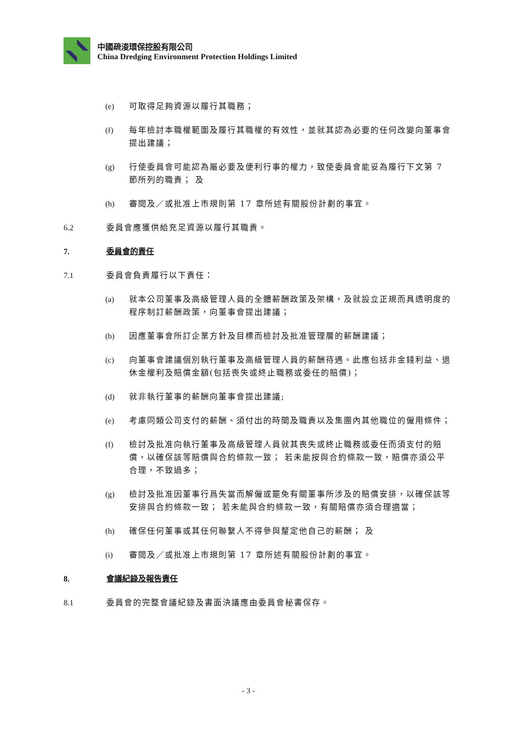中國疏浚環保控股有限公司
China Dredging Environment Protection Holdings Limited
(e) 可取得足夠資源以履行其職務；
(f) 每年檢討本職權範圍及履行其職權的有效性，並就其認為必要的任何改變向董事會提出建議；
(g) 行使委員會可能認為屬必要及便利行事的權力，致使委員會能妥為履行下文第 7 節所列的職責； 及
(h) 審閱及／或批准上市規則第 17 章所述有關股份計劃的事宜。
6.2 委員會應獲供給充足資源以履行其職責。
7. 委員會的責任
7.1 委員會負責履行以下責任：
(a) 就本公司董事及高級管理人員的全體薪酬政策及架構，及就設立正規而具透明度的程序制訂薪酬政策，向董事會提出建議；
(b) 因應董事會所訂企業方針及目標而檢討及批准管理層的薪酬建議；
(c) 向董事會建議個別執行董事及高級管理人員的薪酬待遇。此應包括非金錢利益、退休金權利及賠償金額(包括喪失或終止職務或委任的賠償)；
(d) 就非執行董事的薪酬向董事會提出建議;
(e) 考慮同類公司支付的薪酬、須付出的時間及職責以及集團內其他職位的僱用條件；
(f) 檢討及批准向執行董事及高級管理人員就其喪失或終止職務或委任而須支付的賠償，以確保該等賠償與合約條款一致； 若未能按與合約條款一致，賠償亦須公平合理，不致過多；
(g) 檢討及批准因董事行爲失當而解僱或罷免有關董事所涉及的賠償安排，以確保該等安排與合約條款一致； 若未能與合約條款一致，有關賠償亦須合理適當；
(h) 確保任何董事或其任何聯繫人不得參與釐定他自己的薪酬； 及
(i) 審閱及／或批准上市規則第 17 章所述有關股份計劃的事宜。
8. 會議紀錄及報告責任
8.1 委員會的完整會議紀錄及書面決議應由委員會秘書保存。
- 3 -